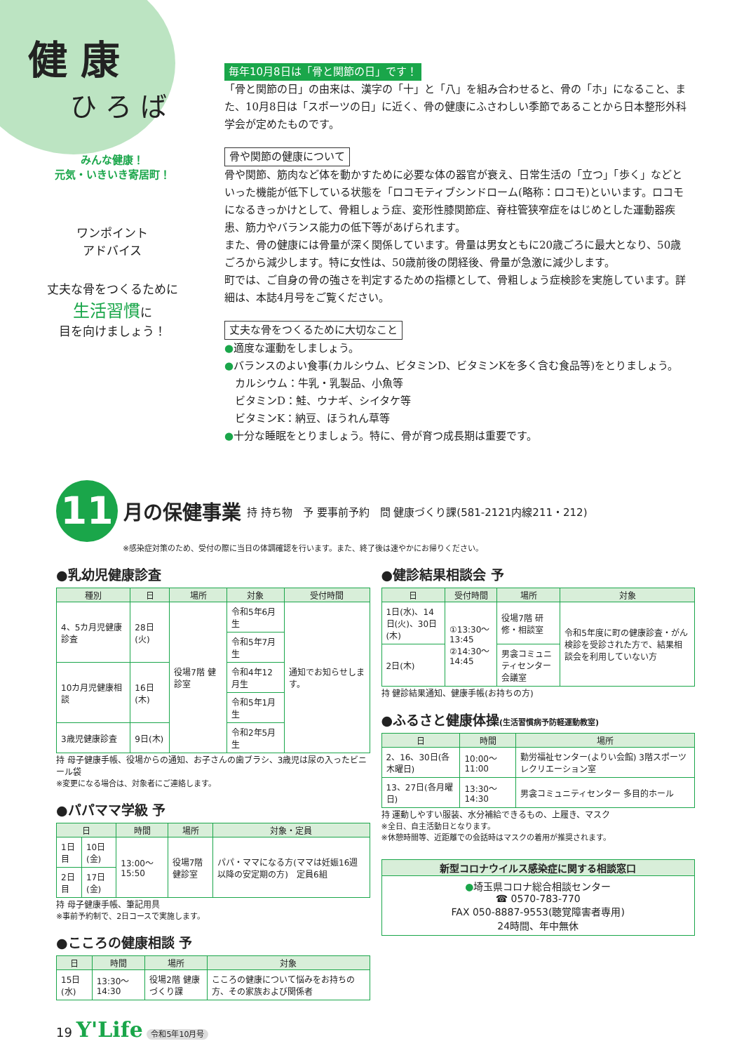健 康
ひ ろ ば
みんな健康！
元気・いきいき寄居町！
ワンポイント
アドバイス
丈夫な骨をつくるために
生活習慣に
目を向けましょう！
毎年10月8日は「骨と関節の日」です！
「骨と関節の日」の由来は、漢字の「十」と「八」を組み合わせると、骨の「ホ」になること、また、10月8日は「スポーツの日」に近く、骨の健康にふさわしい季節であることから日本整形外科学会が定めたものです。
骨や関節の健康について
骨や関節、筋肉など体を動かすために必要な体の器官が衰え、日常生活の「立つ」「歩く」などといった機能が低下している状態を「ロコモティブシンドローム(略称：ロコモ)といいます。ロコモになるきっかけとして、骨粗しょう症、変形性膝関節症、脊柱管狭窄症をはじめとした運動器疾患、筋力やバランス能力の低下等があげられます。
また、骨の健康には骨量が深く関係しています。骨量は男女ともに20歳ごろに最大となり、50歳ごろから減少します。特に女性は、50歳前後の閉経後、骨量が急激に減少します。
町では、ご自身の骨の強さを判定するための指標として、骨粗しょう症検診を実施しています。詳細は、本誌4月号をご覧ください。
丈夫な骨をつくるために大切なこと
●適度な運動をしましょう。
●バランスのよい食事(カルシウム、ビタミンD、ビタミンKを多く含む食品等)をとりましょう。
　カルシウム：牛乳・乳製品、小魚等
　ビタミンD：鮭、ウナギ、シイタケ等
　ビタミンK：納豆、ほうれん草等
●十分な睡眠をとりましょう。特に、骨が育つ成長期は重要です。
11 月の保健事業 持 持ち物　予 要事前予約　問 健康づくり課(581-2121内線211・212)
※感染症対策のため、受付の際に当日の体調確認を行います。また、終了後は速やかにお帰りください。
●乳幼児健康診査
| 種別 | 日 | 場所 | 対象 | 受付時間 |
| --- | --- | --- | --- | --- |
| 4、5カ月児健康診査 | 28日(火) | 役場7階 健診室 | 令和5年6月生 | 通知でお知らせします。 |
| | | | 令和5年7月生 | |
| 10カ月児健康相談 | 16日(木) | | 令和4年12月生 | |
| | | | 令和5年1月生 | |
| 3歳児健康診査 | 9日(木) | | 令和2年5月生 | |
持 母子健康手帳、役場からの通知、お子さんの歯ブラシ、3歳児は尿の入ったビニール袋
※変更になる場合は、対象者にご連絡します。
●パパママ学級 予
| 日 | | 時間 | 場所 | 対象・定員 |
| --- | --- | --- | --- | --- |
| 1日目 | 10日(金) | 13:00～15:50 | 役場7階 健診室 | パパ・ママになる方(ママは妊娠16週以降の安定期の方) 定員6組 |
| 2日目 | 17日(金) | | | |
持 母子健康手帳、筆記用具
※事前予約制で、2日コースで実施します。
●こころの健康相談 予
| 日 | 時間 | 場所 | 対象 |
| --- | --- | --- | --- |
| 15日(水) | 13:30～14:30 | 役場2階 健康づくり課 | こころの健康について悩みをお持ちの方、その家族および関係者 |
●健診結果相談会 予
| 日 | 受付時間 | 場所 | 対象 |
| --- | --- | --- | --- |
| 1日(水)、14日(火)、30日(木) | ①13:30～13:45 ②14:30～14:45 | 役場7階 研修・相談室 | 令和5年度に町の健康診査・がん検診を受診された方で、結果相談会を利用していない方 |
| 2日(木) | | 男衾コミュニティセンター会議室 | |
持 健診結果通知、健康手帳(お持ちの方)
●ふるさと健康体操(生活習慣病予防軽運動教室)
| 日 | 時間 | 場所 |
| --- | --- | --- |
| 2、16、30日(各木曜日) | 10:00～11:00 | 勤労福祉センター(よりい会館) 3階スポーツレクリエーション室 |
| 13、27日(各月曜日) | 13:30～14:30 | 男衾コミュニティセンター 多目的ホール |
持 運動しやすい服装、水分補給できるもの、上履き、マスク
※全日、自主活動日となります。
※休憩時間等、近距離での会話時はマスクの着用が推奨されます。
| 新型コロナウイルス感染症に関する相談窓口 |
| --- |
| ● 埼玉県コロナ総合相談センター ☎ 0570-783-770 FAX 050-8887-9553(聴覚障害者専用) 24時間、年中無休 |
19 Y'Life 令和5年10月号